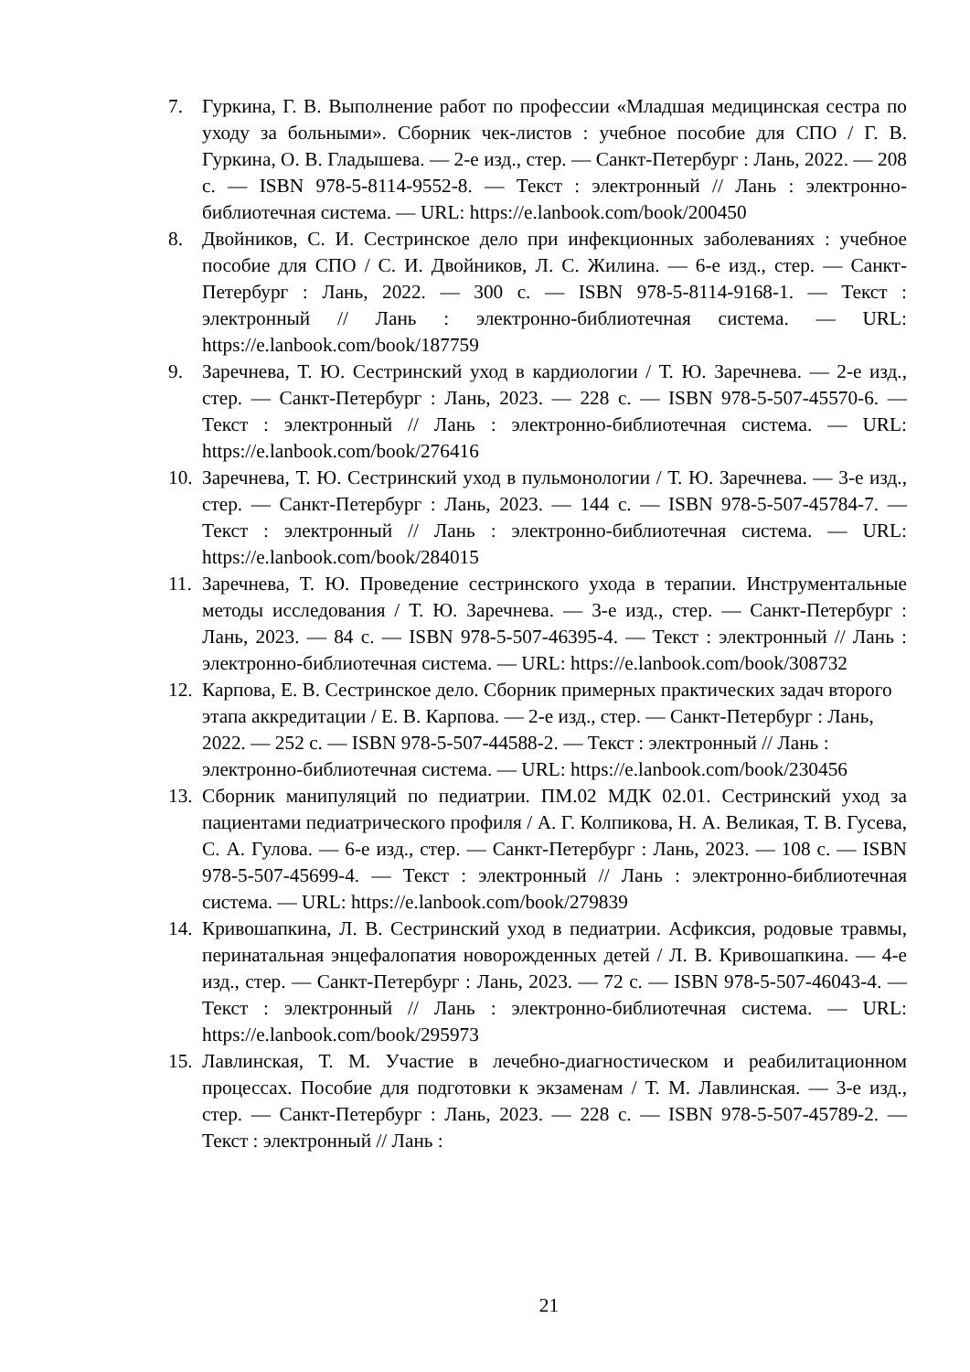7. Гуркина, Г. В. Выполнение работ по профессии «Младшая медицинская сестра по уходу за больными». Сборник чек-листов : учебное пособие для СПО / Г. В. Гуркина, О. В. Гладышева. — 2-е изд., стер. — Санкт-Петербург : Лань, 2022. — 208 с. — ISBN 978-5-8114-9552-8. — Текст : электронный // Лань : электронно-библиотечная система. — URL: https://e.lanbook.com/book/200450
8. Двойников, С. И. Сестринское дело при инфекционных заболеваниях : учебное пособие для СПО / С. И. Двойников, Л. С. Жилина. — 6-е изд., стер. — Санкт-Петербург : Лань, 2022. — 300 с. — ISBN 978-5-8114-9168-1. — Текст : электронный // Лань : электронно-библиотечная система. — URL: https://e.lanbook.com/book/187759
9. Заречнева, Т. Ю. Сестринский уход в кардиологии / Т. Ю. Заречнева. — 2-е изд., стер. — Санкт-Петербург : Лань, 2023. — 228 с. — ISBN 978-5-507-45570-6. — Текст : электронный // Лань : электронно-библиотечная система. — URL: https://e.lanbook.com/book/276416
10. Заречнева, Т. Ю. Сестринский уход в пульмонологии / Т. Ю. Заречнева. — 3-е изд., стер. — Санкт-Петербург : Лань, 2023. — 144 с. — ISBN 978-5-507-45784-7. — Текст : электронный // Лань : электронно-библиотечная система. — URL: https://e.lanbook.com/book/284015
11. Заречнева, Т. Ю. Проведение сестринского ухода в терапии. Инструментальные методы исследования / Т. Ю. Заречнева. — 3-е изд., стер. — Санкт-Петербург : Лань, 2023. — 84 с. — ISBN 978-5-507-46395-4. — Текст : электронный // Лань : электронно-библиотечная система. — URL: https://e.lanbook.com/book/308732
12. Карпова, Е. В. Сестринское дело. Сборник примерных практических задач второго этапа аккредитации / Е. В. Карпова. — 2-е изд., стер. — Санкт-Петербург : Лань, 2022. — 252 с. — ISBN 978-5-507-44588-2. — Текст : электронный // Лань : электронно-библиотечная система. — URL: https://e.lanbook.com/book/230456
13. Сборник манипуляций по педиатрии. ПМ.02 МДК 02.01. Сестринский уход за пациентами педиатрического профиля / А. Г. Колпикова, Н. А. Великая, Т. В. Гусева, С. А. Гулова. — 6-е изд., стер. — Санкт-Петербург : Лань, 2023. — 108 с. — ISBN 978-5-507-45699-4. — Текст : электронный // Лань : электронно-библиотечная система. — URL: https://e.lanbook.com/book/279839
14. Кривошапкина, Л. В. Сестринский уход в педиатрии. Асфиксия, родовые травмы, перинатальная энцефалопатия новорожденных детей / Л. В. Кривошапкина. — 4-е изд., стер. — Санкт-Петербург : Лань, 2023. — 72 с. — ISBN 978-5-507-46043-4. — Текст : электронный // Лань : электронно-библиотечная система. — URL: https://e.lanbook.com/book/295973
15. Лавлинская, Т. М. Участие в лечебно-диагностическом и реабилитационном процессах. Пособие для подготовки к экзаменам / Т. М. Лавлинская. — 3-е изд., стер. — Санкт-Петербург : Лань, 2023. — 228 с. — ISBN 978-5-507-45789-2. — Текст : электронный // Лань :
21